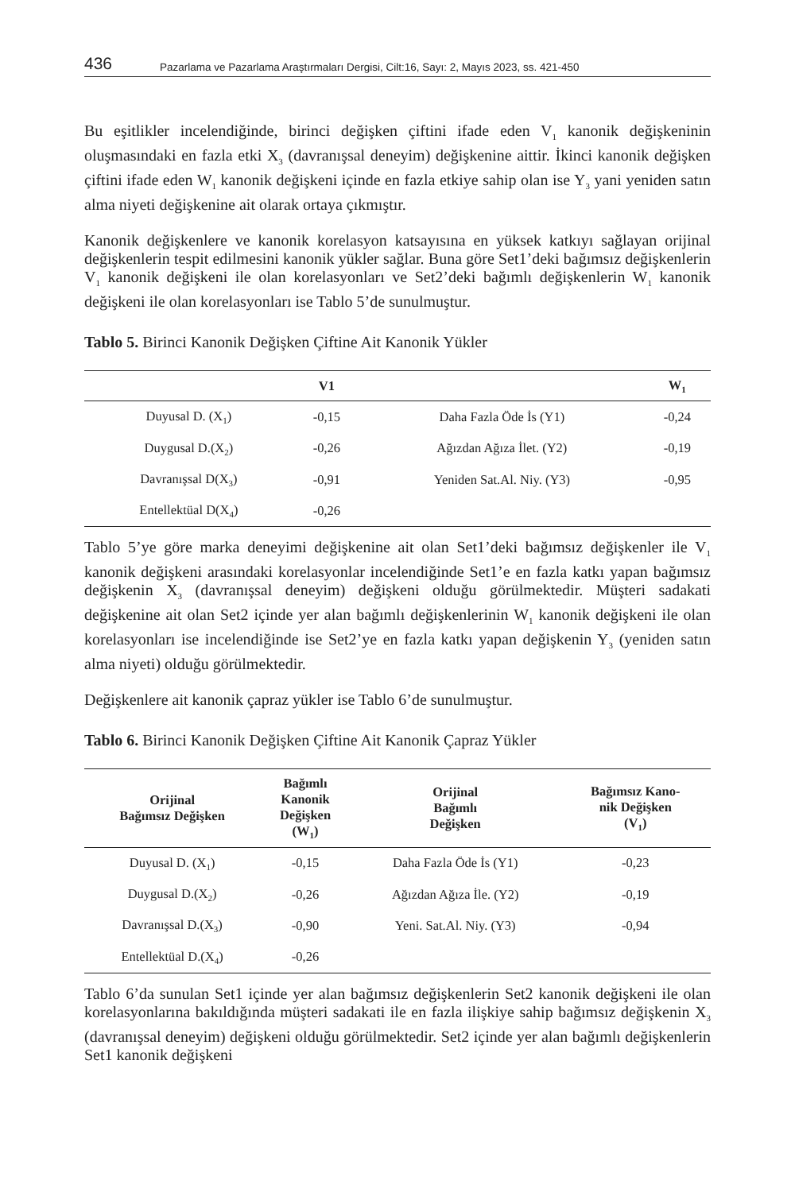436 Pazarlama ve Pazarlama Araştırmaları Dergisi, Cilt:16, Sayı: 2, Mayıs 2023, ss. 421-450
Bu eşitlikler incelendiğinde, birinci değişken çiftini ifade eden V<sub>1</sub> kanonik değişkeninin oluşmasındaki en fazla etki X<sub>3</sub> (davranışsal deneyim) değişkenine aittir. İkinci kanonik değişken çiftini ifade eden W<sub>1</sub> kanonik değişkeni içinde en fazla etkiye sahip olan ise Y<sub>3</sub> yani yeniden satın alma niyeti değişkenine ait olarak ortaya çıkmıştır.
Kanonik değişkenlere ve kanonik korelasyon katsayısına en yüksek katkıyı sağlayan orijinal değişkenlerin tespit edilmesini kanonik yükler sağlar. Buna göre Set1’deki bağımsız değişkenlerin V<sub>1</sub> kanonik değişkeni ile olan korelasyonları ve Set2’deki bağımlı değişkenlerin W<sub>1</sub> kanonik değişkeni ile olan korelasyonları ise Tablo 5’de sunulmuştur.
Tablo 5. Birinci Kanonik Değişken Çiftine Ait Kanonik Yükler
| | V1 | | W<sub>1</sub> |
| --- | --- | --- | --- |
| Duyusal D. (X<sub>1</sub>) | -0,15 | Daha Fazla Öde İs (Y1) | -0,24 |
| Duygusal D.(X<sub>2</sub>) | -0,26 | Ağızdan Ağıza İlet. (Y2) | -0,19 |
| Davranışsal D(X<sub>3</sub>) | -0,91 | Yeniden Sat.Al. Niy. (Y3) | -0,95 |
| Entellektüal D(X<sub>4</sub>) | -0,26 | | |
Tablo 5’ye göre marka deneyimi değişkenine ait olan Set1’deki bağımsız değişkenler ile V<sub>1</sub> kanonik değişkeni arasındaki korelasyonlar incelendiğinde Set1’e en fazla katkı yapan bağımsız değişkenin X<sub>3</sub> (davranışsal deneyim) değişkeni olduğu görülmektedir. Müşteri sadakati değişkenine ait olan Set2 içinde yer alan bağımlı değişkenlerinin W<sub>1</sub> kanonik değişkeni ile olan korelasyonları ise incelendiğinde ise Set2’ye en fazla katkı yapan değişkenin Y<sub>3</sub> (yeniden satın alma niyeti) olduğu görülmektedir.
Değişkenlere ait kanonik çapraz yükler ise Tablo 6’de sunulmuştur.
Tablo 6. Birinci Kanonik Değişken Çiftine Ait Kanonik Çapraz Yükler
| Orijinal Bağımsız Değişken | Bağımlı Kanonik Değişken (W<sub>1</sub>) | Orijinal Bağımlı Değişken | Bağımsız Kano- nik Değişken (V<sub>1</sub>) |
| --- | --- | --- | --- |
| Duyusal D. (X<sub>1</sub>) | -0,15 | Daha Fazla Öde İs (Y1) | -0,23 |
| Duygusal D.(X<sub>2</sub>) | -0,26 | Ağızdan Ağıza İle. (Y2) | -0,19 |
| Davranışsal D.(X<sub>3</sub>) | -0,90 | Yeni. Sat.Al. Niy. (Y3) | -0,94 |
| Entellektüal D.(X<sub>4</sub>) | -0,26 | | |
Tablo 6’da sunulan Set1 içinde yer alan bağımsız değişkenlerin Set2 kanonik değişkeni ile olan korelasyonlarına bakıldığında müşteri sadakati ile en fazla ilişkiye sahip bağımsız değişkenin X<sub>3</sub> (davranışsal deneyim) değişkeni olduğu görülmektedir. Set2 içinde yer alan bağımlı değişkenlerin Set1 kanonik değişkeni